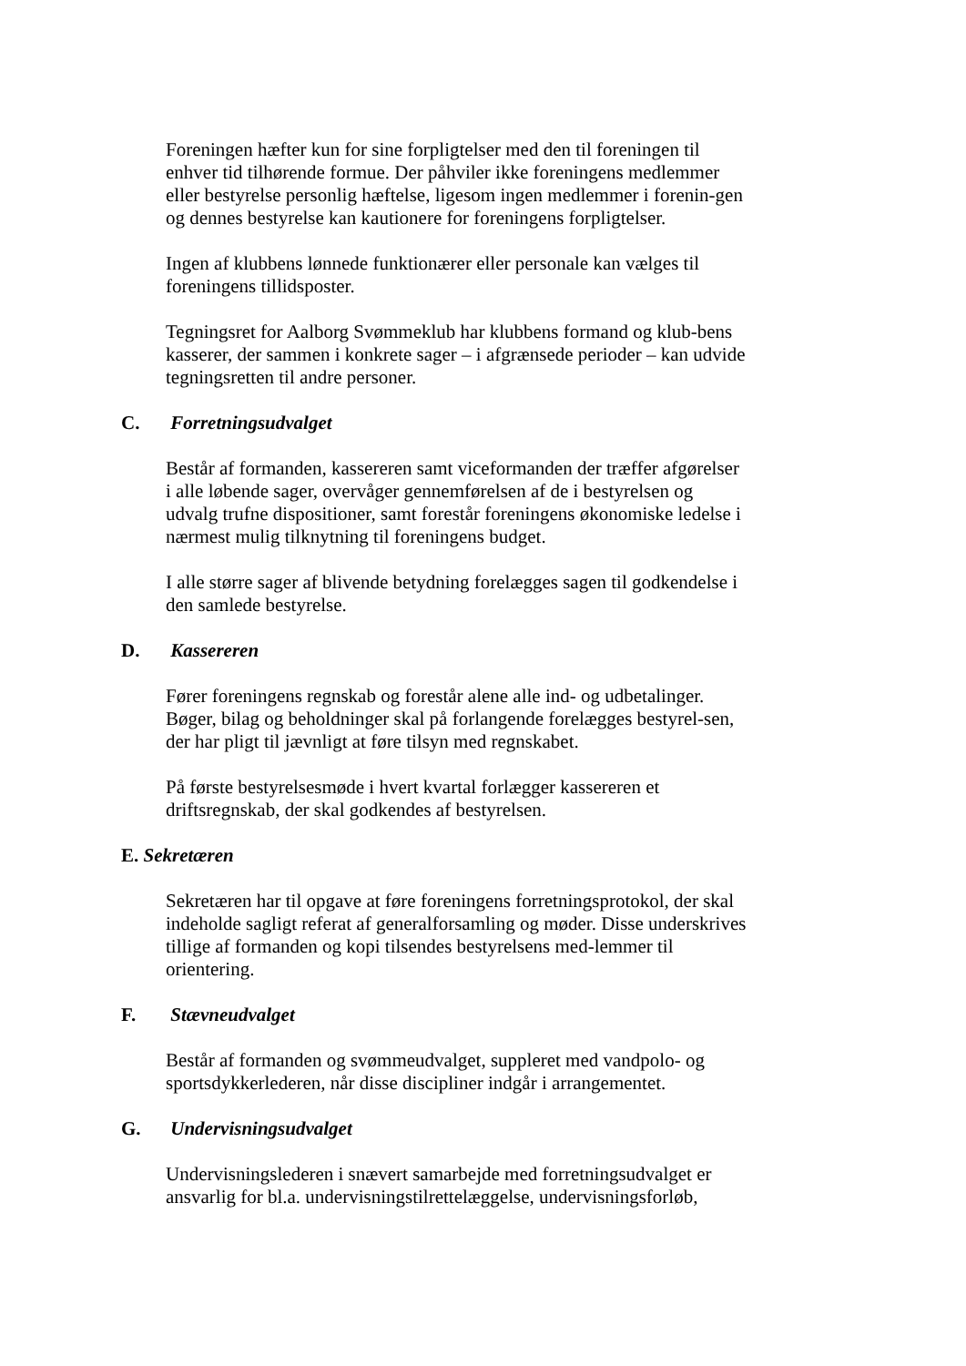Foreningen hæfter kun for sine forpligtelser med den til foreningen til enhver tid tilhørende formue. Der påhviler ikke foreningens medlemmer eller bestyrelse personlig hæftelse, ligesom ingen medlemmer i forenin-gen og dennes bestyrelse kan kautionere for foreningens forpligtelser.
Ingen af klubbens lønnede funktionærer eller personale kan vælges til foreningens tillidsposter.
Tegningsret for Aalborg Svømmeklub har klubbens formand og klub-bens kasserer, der sammen i konkrete sager – i afgrænsede perioder – kan udvide tegningsretten til andre personer.
C. Forretningsudvalget
Består af formanden, kassereren samt viceformanden der træffer afgørelser i alle løbende sager, overvåger gennemførelsen af de i bestyrelsen og udvalg trufne dispositioner, samt forestår foreningens økonomiske ledelse i nærmest mulig tilknytning til foreningens budget.
I alle større sager af blivende betydning forelægges sagen til godkendelse i den samlede bestyrelse.
D. Kassereren
Fører foreningens regnskab og forestår alene alle ind- og udbetalinger. Bøger, bilag og beholdninger skal på forlangende forelægges bestyrel-sen, der har pligt til jævnligt at føre tilsyn med regnskabet.
På første bestyrelsesmøde i hvert kvartal forlægger kassereren et driftsregnskab, der skal godkendes af bestyrelsen.
E. Sekretæren
Sekretæren har til opgave at føre foreningens forretningsprotokol, der skal indeholde sagligt referat af generalforsamling og møder. Disse underskrives tillige af formanden og kopi tilsendes bestyrelsens med-lemmer til orientering.
F. Stævneudvalget
Består af formanden og svømmeudvalget, suppleret med vandpolo- og sportsdykkerlederen, når disse discipliner indgår i arrangementet.
G. Undervisningsudvalget
Undervisningslederen i snævert samarbejde med forretningsudvalget er ansvarlig for bl.a. undervisningstilrettelæggelse, undervisningsforløb,